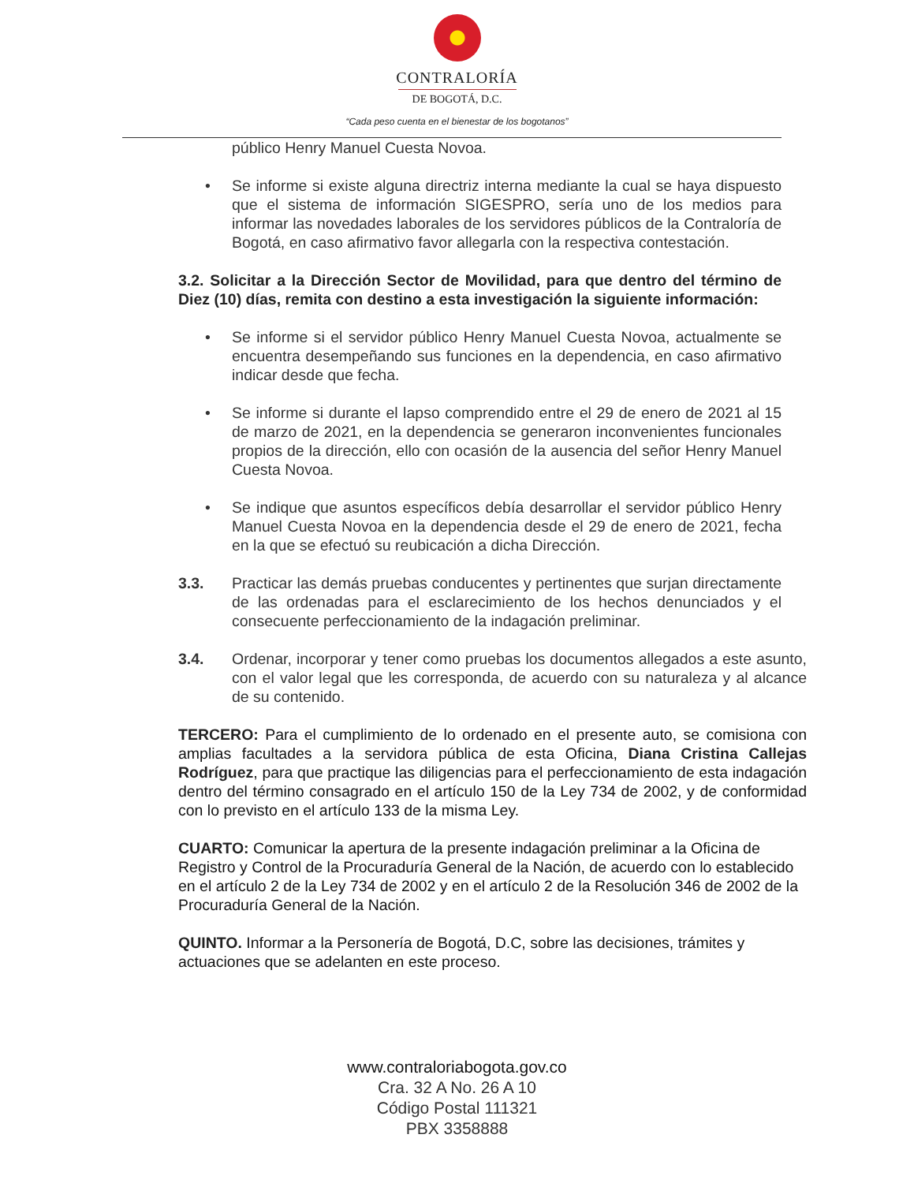CONTRALORÍA
DE BOGOTÁ, D.C.
“Cada peso cuenta en el bienestar de los bogotanos”
público Henry Manuel Cuesta Novoa.
• Se informe si existe alguna directriz interna mediante la cual se haya dispuesto que el sistema de información SIGESPRO, sería uno de los medios para informar las novedades laborales de los servidores públicos de la Contraloría de Bogotá, en caso afirmativo favor allegarla con la respectiva contestación.
3.2. Solicitar a la Dirección Sector de Movilidad, para que dentro del término de Diez (10) días, remita con destino a esta investigación la siguiente información:
• Se informe si el servidor público Henry Manuel Cuesta Novoa, actualmente se encuentra desempeñando sus funciones en la dependencia, en caso afirmativo indicar desde que fecha.
• Se informe si durante el lapso comprendido entre el 29 de enero de 2021 al 15 de marzo de 2021, en la dependencia se generaron inconvenientes funcionales propios de la dirección, ello con ocasión de la ausencia del señor Henry Manuel Cuesta Novoa.
• Se indique que asuntos específicos debía desarrollar el servidor público Henry Manuel Cuesta Novoa en la dependencia desde el 29 de enero de 2021, fecha en la que se efectuó su reubicación a dicha Dirección.
3.3. Practicar las demás pruebas conducentes y pertinentes que surjan directamente de las ordenadas para el esclarecimiento de los hechos denunciados y el consecuente perfeccionamiento de la indagación preliminar.
3.4. Ordenar, incorporar y tener como pruebas los documentos allegados a este asunto, con el valor legal que les corresponda, de acuerdo con su naturaleza y al alcance de su contenido.
TERCERO: Para el cumplimiento de lo ordenado en el presente auto, se comisiona con amplias facultades a la servidora pública de esta Oficina, Diana Cristina Callejas Rodríguez, para que practique las diligencias para el perfeccionamiento de esta indagación dentro del término consagrado en el artículo 150 de la Ley 734 de 2002, y de conformidad con lo previsto en el artículo 133 de la misma Ley.
CUARTO: Comunicar la apertura de la presente indagación preliminar a la Oficina de Registro y Control de la Procuraduría General de la Nación, de acuerdo con lo establecido en el artículo 2 de la Ley 734 de 2002 y en el artículo 2 de la Resolución 346 de 2002 de la Procuraduría General de la Nación.
QUINTO. Informar a la Personería de Bogotá, D.C, sobre las decisiones, trámites y actuaciones que se adelanten en este proceso.
www.contraloriabogota.gov.co
Cra. 32 A No. 26 A 10
Código Postal 111321
PBX 3358888